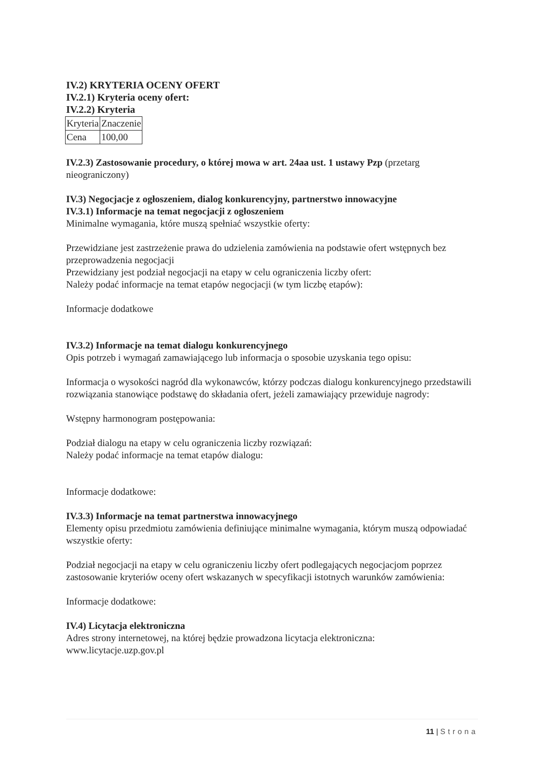IV.2) KRYTERIA OCENY OFERT
IV.2.1) Kryteria oceny ofert:
IV.2.2) Kryteria
| Kryteria | Znaczenie |
| Cena | 100,00 |
IV.2.3) Zastosowanie procedury, o której mowa w art. 24aa ust. 1 ustawy Pzp (przetarg nieograniczony)
IV.3) Negocjacje z ogłoszeniem, dialog konkurencyjny, partnerstwo innowacyjne
IV.3.1) Informacje na temat negocjacji z ogłoszeniem
Minimalne wymagania, które muszą spełniać wszystkie oferty:
Przewidziane jest zastrzeżenie prawa do udzielenia zamówienia na podstawie ofert wstępnych bez przeprowadzenia negocjacji
Przewidziany jest podział negocjacji na etapy w celu ograniczenia liczby ofert:
Należy podać informacje na temat etapów negocjacji (w tym liczbę etapów):
Informacje dodatkowe
IV.3.2) Informacje na temat dialogu konkurencyjnego
Opis potrzeb i wymagań zamawiającego lub informacja o sposobie uzyskania tego opisu:
Informacja o wysokości nagród dla wykonawców, którzy podczas dialogu konkurencyjnego przedstawili rozwiązania stanowiące podstawę do składania ofert, jeżeli zamawiający przewiduje nagrody:
Wstępny harmonogram postępowania:
Podział dialogu na etapy w celu ograniczenia liczby rozwiązań:
Należy podać informacje na temat etapów dialogu:
Informacje dodatkowe:
IV.3.3) Informacje na temat partnerstwa innowacyjnego
Elementy opisu przedmiotu zamówienia definiujące minimalne wymagania, którym muszą odpowiadać wszystkie oferty:
Podział negocjacji na etapy w celu ograniczeniu liczby ofert podlegających negocjacjom poprzez zastosowanie kryteriów oceny ofert wskazanych w specyfikacji istotnych warunków zamówienia:
Informacje dodatkowe:
IV.4) Licytacja elektroniczna
Adres strony internetowej, na której będzie prowadzona licytacja elektroniczna:
www.licytacje.uzp.gov.pl
11 | Strona